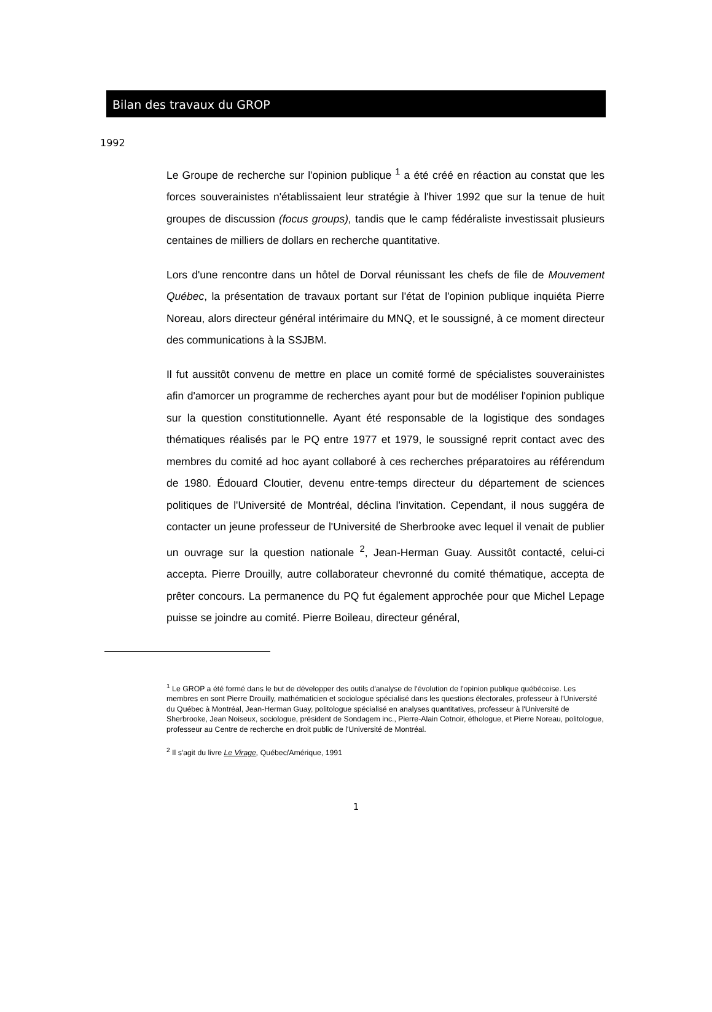Bilan des travaux du GROP
1992
Le Groupe de recherche sur l'opinion publique <sup>1</sup> a été créé en réaction au constat que les forces souverainistes n'établissaient leur stratégie à l'hiver 1992 que sur la tenue de huit groupes de discussion (focus groups), tandis que le camp fédéraliste investissait plusieurs centaines de milliers de dollars en recherche quantitative.
Lors d'une rencontre dans un hôtel de Dorval réunissant les chefs de file de Mouvement Québec, la présentation de travaux portant sur l'état de l'opinion publique inquiéta Pierre Noreau, alors directeur général intérimaire du MNQ, et le soussigné, à ce moment directeur des communications à la SSJBM.
Il fut aussitôt convenu de mettre en place un comité formé de spécialistes souverainistes afin d'amorcer un programme de recherches ayant pour but de modéliser l'opinion publique sur la question constitutionnelle. Ayant été responsable de la logistique des sondages thématiques réalisés par le PQ entre 1977 et 1979, le soussigné reprit contact avec des membres du comité ad hoc ayant collaboré à ces recherches préparatoires au référendum de 1980. Édouard Cloutier, devenu entre-temps directeur du département de sciences politiques de l'Université de Montréal, déclina l'invitation. Cependant, il nous suggéra de contacter un jeune professeur de l'Université de Sherbrooke avec lequel il venait de publier un ouvrage sur la question nationale <sup>2</sup>, Jean-Herman Guay. Aussitôt contacté, celui-ci accepta. Pierre Drouilly, autre collaborateur chevronné du comité thématique, accepta de prêter concours. La permanence du PQ fut également approchée pour que Michel Lepage puisse se joindre au comité. Pierre Boileau, directeur général,
<sup>1</sup> Le GROP a été formé dans le but de développer des outils d'analyse de l'évolution de l'opinion publique québécoise. Les membres en sont Pierre Drouilly, mathématicien et sociologue spécialisé dans les questions électorales, professeur à l'Université du Québec à Montréal, Jean-Herman Guay, politologue spécialisé en analyses quantitatives, professeur à l'Université de Sherbrooke, Jean Noiseux, sociologue, président de Sondagem inc., Pierre-Alain Cotnoir, éthologue, et Pierre Noreau, politologue, professeur au Centre de recherche en droit public de l'Université de Montréal.
<sup>2</sup> Il s'agit du livre Le Virage, Québec/Amérique, 1991
1